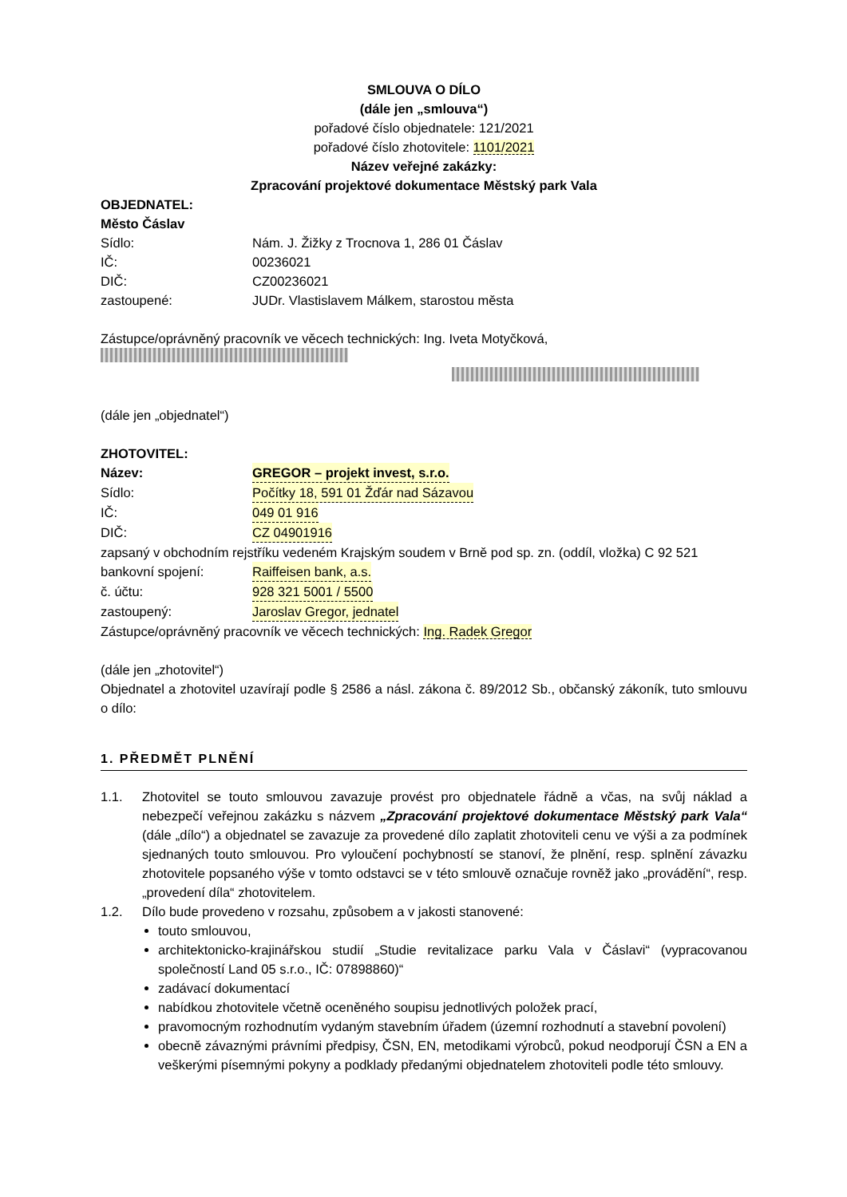SMLOUVA O DÍLO
(dále jen „smlouva“)
pořadové číslo objednatele: 121/2021
pořadové číslo zhotovitele: 1101/2021
Název veřejné zakázky:
Zpracování projektové dokumentace Městský park Vala
OBJEDNATEL:
Město Čáslav
Sídlo: Nám. J. Žižky z Trocnova 1, 286 01 Čáslav
IČ: 00236021
DIČ: CZ00236021
zastoupené: JUDr. Vlastislavem Málkem, starostou města
Zástupce/oprávněný pracovník ve věcech technických: Ing. Iveta Motyčková,
(dále jen „objednatel“)
ZHOTOVITEL:
Název: GREGOR – projekt invest, s.r.o.
Sídlo: Počítky 18, 591 01 Žďár nad Sázavou
IČ: 049 01 916
DIČ: CZ 04901916
zapsaný v obchodním rejstříku vedeném Krajským soudem v Brně pod sp. zn. (oddíl, vložka) C 92 521
bankovní spojení: Raiffeisen bank, a.s.
č. účtu: 928 321 5001 / 5500
zastoupený: Jaroslav Gregor, jednatel
Zástupce/oprávněný pracovník ve věcech technických: Ing. Radek Gregor
(dále jen „zhotovitel“)
Objednatel a zhotovitel uzavírají podle § 2586 a násl. zákona č. 89/2012 Sb., občanský zákoník, tuto smlouvu o dílo:
1. PŘEDMĚT PLNĚNÍ
1.1. Zhotovitel se touto smlouvou zavazuje provést pro objednatele řádně a včas, na svůj náklad a nebezpečí veřejnou zakázku s názvem „Zpracování projektové dokumentace Městský park Vala“ (dále „dílo“) a objednatel se zavazuje za provedené dílo zaplatit zhotoviteli cenu ve výši a za podmínek sjednaných touto smlouvou. Pro vyloučení pochybností se stanoví, že plnění, resp. splnění závazku zhotovitele popsaného výše v tomto odstavci se v této smlouvě označuje rovněž jako „provádění“, resp. „provedení díla“ zhotovitelem.
1.2. Dílo bude provedeno v rozsahu, způsobem a v jakosti stanovené:
touto smlouvou,
architektonicko-krajinářskou studií „Studie revitalizace parku Vala v Čáslavi“ (vypracovanou společností Land 05 s.r.o., IČ: 07898860)“
zadávací dokumentací
nabídkou zhotovitele včetně oceněného soupisu jednotlivých položek prací,
pravomocným rozhodnutím vydaným stavebním úřadem (územní rozhodnutí a stavební povolení)
obecně závaznými právními předpisy, ČSN, EN, metodikami výrobců, pokud neodporují ČSN a EN a veškerými písemnými pokyny a podklady předanými objednatelem zhotoviteli podle této smlouvy.